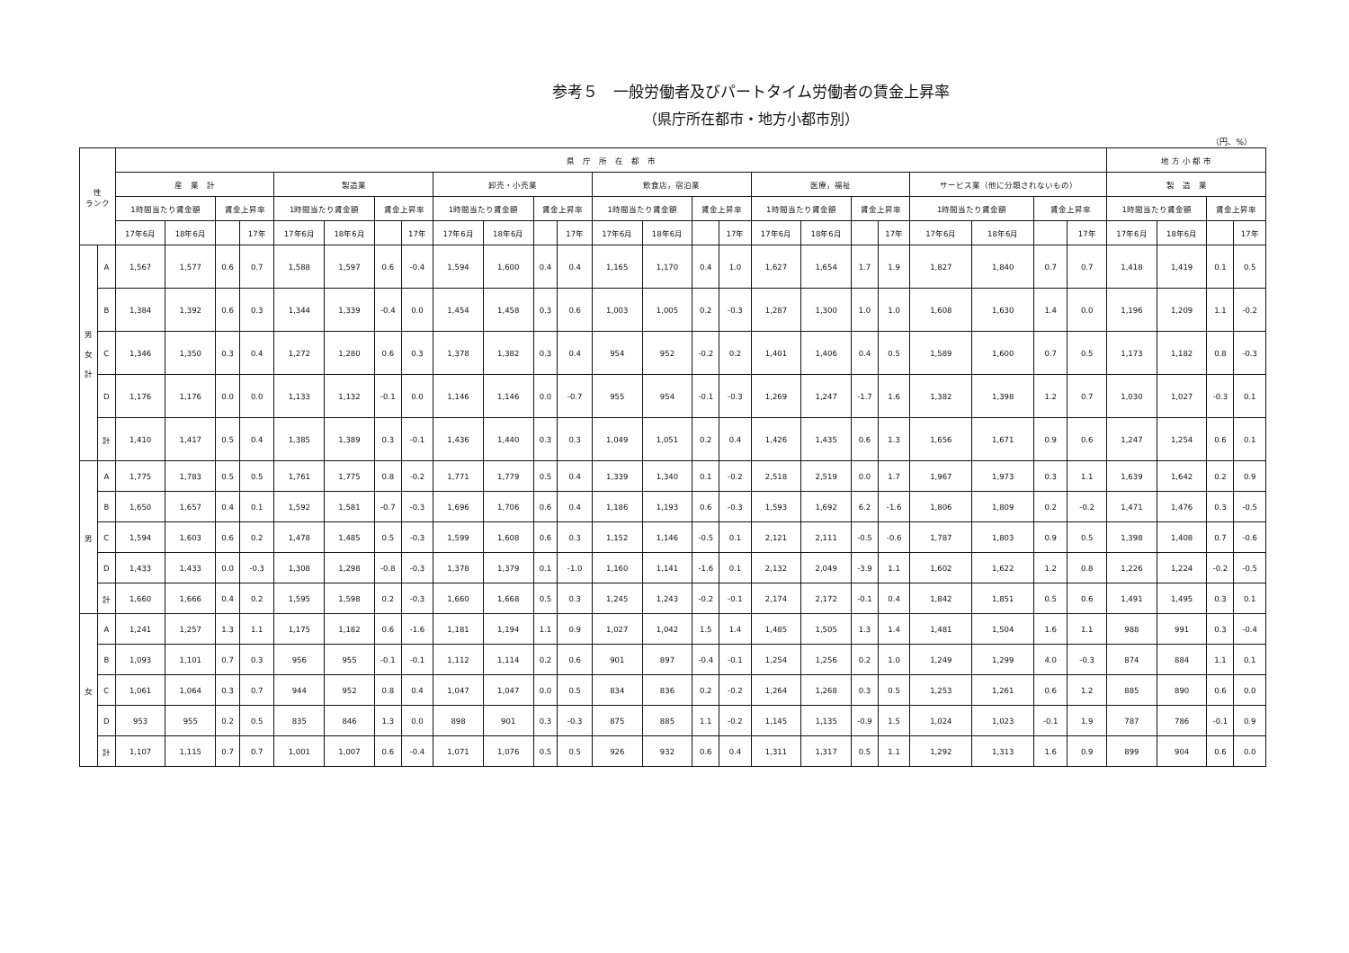参考５　一般労働者及びパートタイム労働者の賃金上昇率
（県庁所在都市・地方小都市別）
（円、%）
| 性 ランク | | 県 庁 所 在 都 市 | | | | | | | | | | | | | | | | | | | | | | | | 地 方 小 都 市 | | | |
| --- | --- | --- | --- | --- | --- | --- | --- | --- | --- | --- | --- | --- | --- | --- | --- | --- | --- | --- | --- | --- | --- | --- | --- | --- | --- | --- | --- | --- | --- |
| | | 産 業 計 | | | | 製造業 | | | | 卸売・小売業 | | | | 飲食店，宿泊業 | | | | 医療，福祉 | | | | サービス業（他に分類されないもの） | | | | 製 造 業 | | | |
| | | 1時間当たり賃金額 | | 賃金上昇率 | | 1時間当たり賃金額 | | 賃金上昇率 | | 1時間当たり賃金額 | | 賃金上昇率 | | 1時間当たり賃金額 | | 賃金上昇率 | | 1時間当たり賃金額 | | 賃金上昇率 | | 1時間当たり賃金額 | | 賃金上昇率 | | 1時間当たり賃金額 | | 賃金上昇率 | |
| | | 17年6月 | 18年6月 | | 17年 | 17年6月 | 18年6月 | | 17年 | 17年6月 | 18年6月 | | 17年 | 17年6月 | 18年6月 | | 17年 | 17年6月 | 18年6月 | | 17年 | 17年6月 | 18年6月 | | 17年 | 17年6月 | 18年6月 | | 17年 |
| 男 女 計 | A | 1,567 | 1,577 | 0.6 | 0.7 | 1,588 | 1,597 | 0.6 | -0.4 | 1,594 | 1,600 | 0.4 | 0.4 | 1,165 | 1,170 | 0.4 | 1.0 | 1,627 | 1,654 | 1.7 | 1.9 | 1,827 | 1,840 | 0.7 | 0.7 | 1,418 | 1,419 | 0.1 | 0.5 |
| | B | 1,384 | 1,392 | 0.6 | 0.3 | 1,344 | 1,339 | -0.4 | 0.0 | 1,454 | 1,458 | 0.3 | 0.6 | 1,003 | 1,005 | 0.2 | -0.3 | 1,287 | 1,300 | 1.0 | 1.0 | 1,608 | 1,630 | 1.4 | 0.0 | 1,196 | 1,209 | 1.1 | -0.2 |
| | C | 1,346 | 1,350 | 0.3 | 0.4 | 1,272 | 1,280 | 0.6 | 0.3 | 1,378 | 1,382 | 0.3 | 0.4 | 954 | 952 | -0.2 | 0.2 | 1,401 | 1,406 | 0.4 | 0.5 | 1,589 | 1,600 | 0.7 | 0.5 | 1,173 | 1,182 | 0.8 | -0.3 |
| | D | 1,176 | 1,176 | 0.0 | 0.0 | 1,133 | 1,132 | -0.1 | 0.0 | 1,146 | 1,146 | 0.0 | -0.7 | 955 | 954 | -0.1 | -0.3 | 1,269 | 1,247 | -1.7 | 1.6 | 1,382 | 1,398 | 1.2 | 0.7 | 1,030 | 1,027 | -0.3 | 0.1 |
| | 計 | 1,410 | 1,417 | 0.5 | 0.4 | 1,385 | 1,389 | 0.3 | -0.1 | 1,436 | 1,440 | 0.3 | 0.3 | 1,049 | 1,051 | 0.2 | 0.4 | 1,426 | 1,435 | 0.6 | 1.3 | 1,656 | 1,671 | 0.9 | 0.6 | 1,247 | 1,254 | 0.6 | 0.1 |
| 男 | A | 1,775 | 1,783 | 0.5 | 0.5 | 1,761 | 1,775 | 0.8 | -0.2 | 1,771 | 1,779 | 0.5 | 0.4 | 1,339 | 1,340 | 0.1 | -0.2 | 2,518 | 2,519 | 0.0 | 1.7 | 1,967 | 1,973 | 0.3 | 1.1 | 1,639 | 1,642 | 0.2 | 0.9 |
| | B | 1,650 | 1,657 | 0.4 | 0.1 | 1,592 | 1,581 | -0.7 | -0.3 | 1,696 | 1,706 | 0.6 | 0.4 | 1,186 | 1,193 | 0.6 | -0.3 | 1,593 | 1,692 | 6.2 | -1.6 | 1,806 | 1,809 | 0.2 | -0.2 | 1,471 | 1,476 | 0.3 | -0.5 |
| | C | 1,594 | 1,603 | 0.6 | 0.2 | 1,478 | 1,485 | 0.5 | -0.3 | 1,599 | 1,608 | 0.6 | 0.3 | 1,152 | 1,146 | -0.5 | 0.1 | 2,121 | 2,111 | -0.5 | -0.6 | 1,787 | 1,803 | 0.9 | 0.5 | 1,398 | 1,408 | 0.7 | -0.6 |
| | D | 1,433 | 1,433 | 0.0 | -0.3 | 1,308 | 1,298 | -0.8 | -0.3 | 1,378 | 1,379 | 0.1 | -1.0 | 1,160 | 1,141 | -1.6 | 0.1 | 2,132 | 2,049 | -3.9 | 1.1 | 1,602 | 1,622 | 1.2 | 0.8 | 1,226 | 1,224 | -0.2 | -0.5 |
| | 計 | 1,660 | 1,666 | 0.4 | 0.2 | 1,595 | 1,598 | 0.2 | -0.3 | 1,660 | 1,668 | 0.5 | 0.3 | 1,245 | 1,243 | -0.2 | -0.1 | 2,174 | 2,172 | -0.1 | 0.4 | 1,842 | 1,851 | 0.5 | 0.6 | 1,491 | 1,495 | 0.3 | 0.1 |
| 女 | A | 1,241 | 1,257 | 1.3 | 1.1 | 1,175 | 1,182 | 0.6 | -1.6 | 1,181 | 1,194 | 1.1 | 0.9 | 1,027 | 1,042 | 1.5 | 1.4 | 1,485 | 1,505 | 1.3 | 1.4 | 1,481 | 1,504 | 1.6 | 1.1 | 988 | 991 | 0.3 | -0.4 |
| | B | 1,093 | 1,101 | 0.7 | 0.3 | 956 | 955 | -0.1 | -0.1 | 1,112 | 1,114 | 0.2 | 0.6 | 901 | 897 | -0.4 | -0.1 | 1,254 | 1,256 | 0.2 | 1.0 | 1,249 | 1,299 | 4.0 | -0.3 | 874 | 884 | 1.1 | 0.1 |
| | C | 1,061 | 1,064 | 0.3 | 0.7 | 944 | 952 | 0.8 | 0.4 | 1,047 | 1,047 | 0.0 | 0.5 | 834 | 836 | 0.2 | -0.2 | 1,264 | 1,268 | 0.3 | 0.5 | 1,253 | 1,261 | 0.6 | 1.2 | 885 | 890 | 0.6 | 0.0 |
| | D | 953 | 955 | 0.2 | 0.5 | 835 | 846 | 1.3 | 0.0 | 898 | 901 | 0.3 | -0.3 | 875 | 885 | 1.1 | -0.2 | 1,145 | 1,135 | -0.9 | 1.5 | 1,024 | 1,023 | -0.1 | 1.9 | 787 | 786 | -0.1 | 0.9 |
| | 計 | 1,107 | 1,115 | 0.7 | 0.7 | 1,001 | 1,007 | 0.6 | -0.4 | 1,071 | 1,076 | 0.5 | 0.5 | 926 | 932 | 0.6 | 0.4 | 1,311 | 1,317 | 0.5 | 1.1 | 1,292 | 1,313 | 1.6 | 0.9 | 899 | 904 | 0.6 | 0.0 |